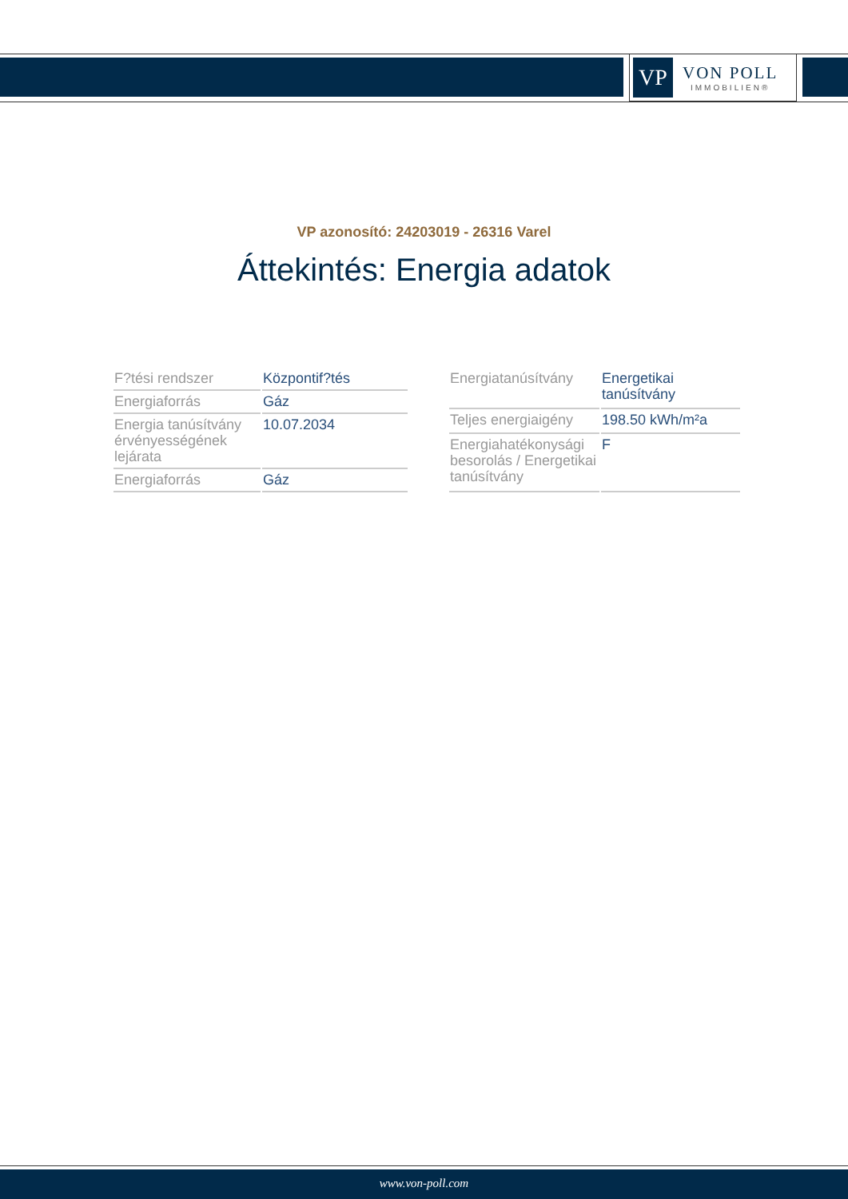VP
VON POLL
IMMOBILIEN®
VP azonosító: 24203019 - 26316 Varel
Áttekintés: Energia adatok
| F?tési rendszer | Központif?tés |
| Energiaforrás | Gáz |
| Energia tanúsítvány érvényességének lejárata | 10.07.2034 |
| Energiaforrás | Gáz |
| Energiatanúsítvány | Energetikai tanúsítvány |
| Teljes energiaigény | 198.50 kWh/m²a |
| Energiahatékonysági besorolás / Energetikai tanúsítvány | F |
www.von-poll.com